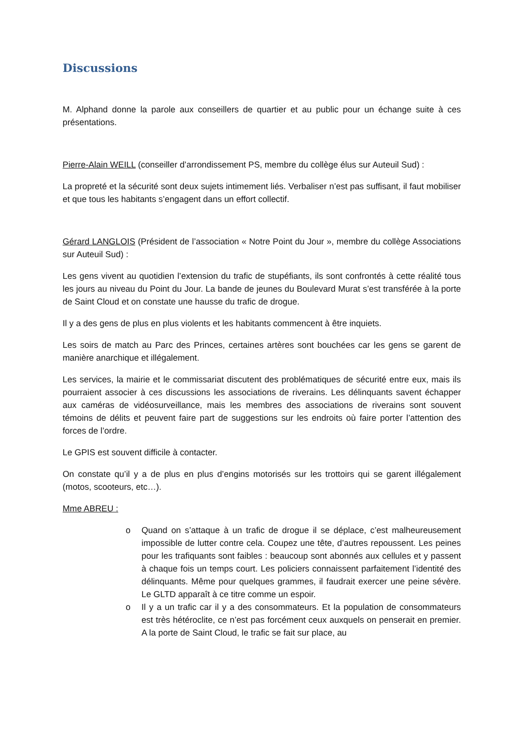Discussions
M. Alphand donne la parole aux conseillers de quartier et au public pour un échange suite à ces présentations.
Pierre-Alain WEILL (conseiller d’arrondissement PS, membre du collège élus sur Auteuil Sud) :
La propreté et la sécurité sont deux sujets intimement liés. Verbaliser n’est pas suffisant, il faut mobiliser et que tous les habitants s’engagent dans un effort collectif.
Gérard LANGLOIS (Président de l’association « Notre Point du Jour », membre du collège Associations sur Auteuil Sud) :
Les gens vivent au quotidien l’extension du trafic de stupéfiants, ils sont confrontés à cette réalité tous les jours au niveau du Point du Jour. La bande de jeunes du Boulevard Murat s’est transférée à la porte de Saint Cloud et on constate une hausse du trafic de drogue.
Il y a des gens de plus en plus violents et les habitants commencent à être inquiets.
Les soirs de match au Parc des Princes, certaines artères sont bouchées car les gens se garent de manière anarchique et illégalement.
Les services, la mairie et le commissariat discutent des problématiques de sécurité entre eux, mais ils pourraient associer à ces discussions les associations de riverains. Les délinquants savent échapper aux caméras de vidéosurveillance, mais les membres des associations de riverains sont souvent témoins de délits et peuvent faire part de suggestions sur les endroits où faire porter l’attention des forces de l’ordre.
Le GPIS est souvent difficile à contacter.
On constate qu’il y a de plus en plus d’engins motorisés sur les trottoirs qui se garent illégalement (motos, scooteurs, etc…).
Mme ABREU :
o Quand on s’attaque à un trafic de drogue il se déplace, c’est malheureusement impossible de lutter contre cela. Coupez une tête, d’autres repoussent. Les peines pour les trafiquants sont faibles : beaucoup sont abonnés aux cellules et y passent à chaque fois un temps court. Les policiers connaissent parfaitement l’identité des délinquants. Même pour quelques grammes, il faudrait exercer une peine sévère. Le GLTD apparaît à ce titre comme un espoir.
o Il y a un trafic car il y a des consommateurs. Et la population de consommateurs est très hétéroclite, ce n’est pas forcément ceux auxquels on penserait en premier. A la porte de Saint Cloud, le trafic se fait sur place, au